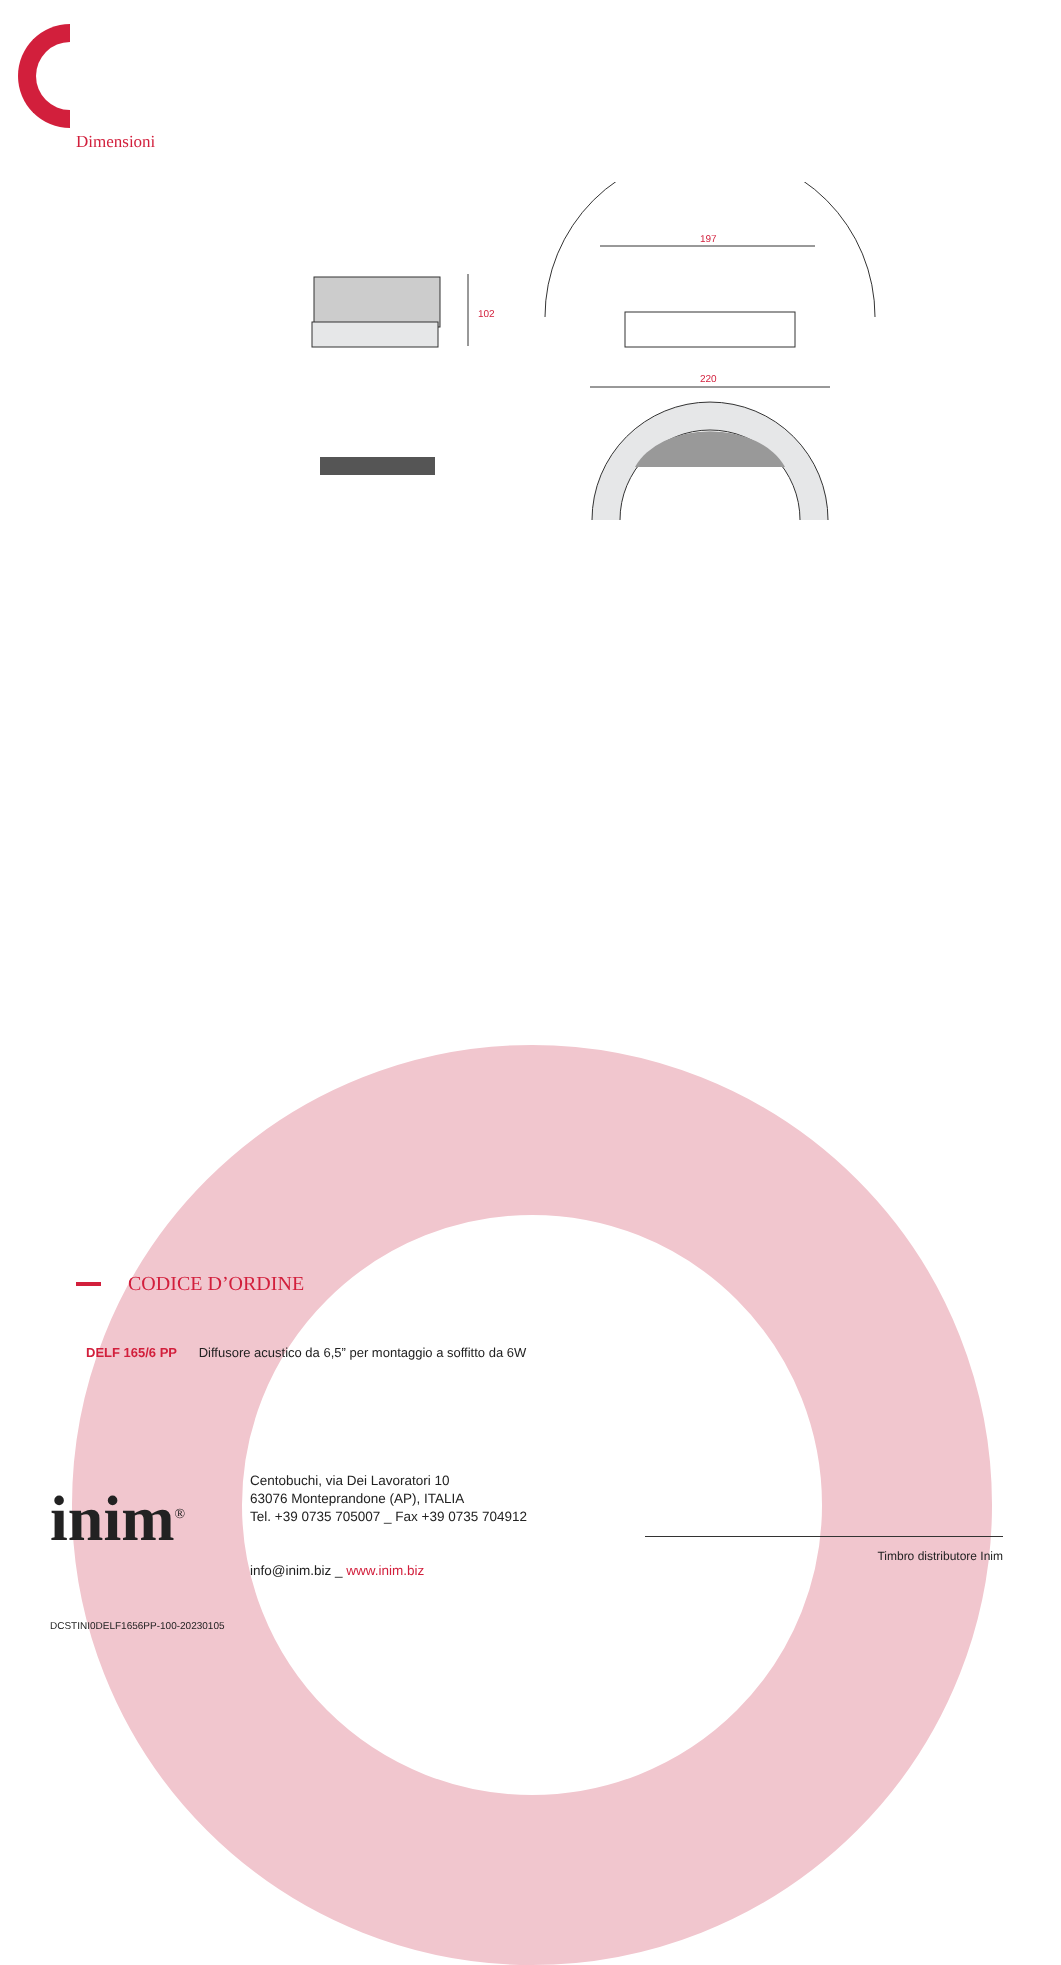Dimensioni
102
197
220
CODICE D’ORDINE
DELF 165/6 PP Diffusore acustico da 6,5” per montaggio a soffitto da 6W
inim<sup>®</sup>
Centobuchi, via Dei Lavoratori 10
63076 Monteprandone (AP), ITALIA
Tel. +39 0735 705007 _ Fax +39 0735 704912
info@inim.biz _ www.inim.biz
Timbro distributore Inim
DCSTINI0DELF1656PP-100-20230105